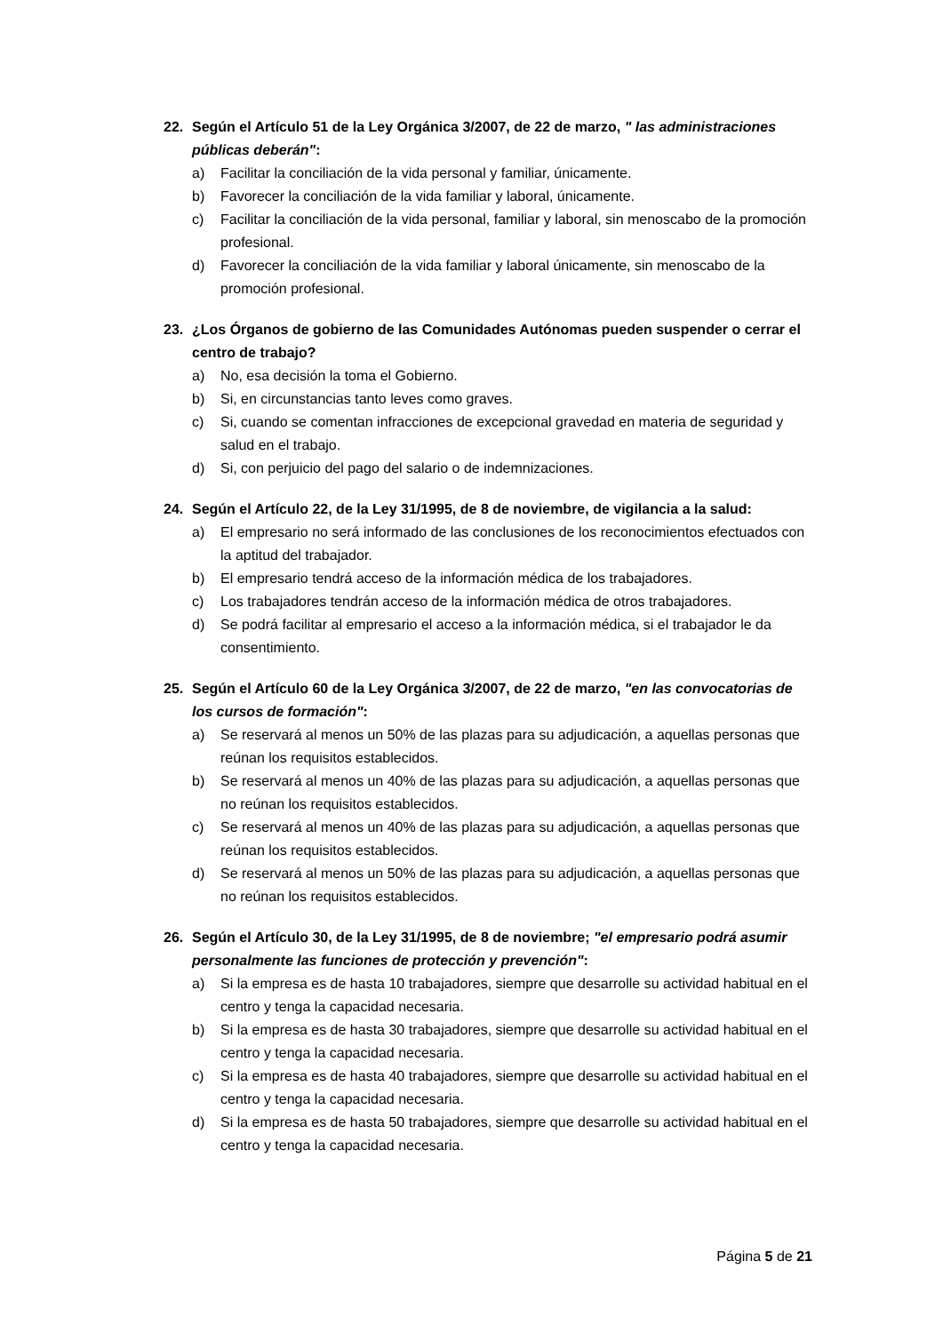22. Según el Artículo 51 de la Ley Orgánica 3/2007, de 22 de marzo, " las administraciones públicas deberán":
a) Facilitar la conciliación de la vida personal y familiar, únicamente.
b) Favorecer la conciliación de la vida familiar y laboral, únicamente.
c) Facilitar la conciliación de la vida personal, familiar y laboral, sin menoscabo de la promoción profesional.
d) Favorecer la conciliación de la vida familiar y laboral únicamente, sin menoscabo de la promoción profesional.
23. ¿Los Órganos de gobierno de las Comunidades Autónomas pueden suspender o cerrar el centro de trabajo?
a) No, esa decisión la toma el Gobierno.
b) Si, en circunstancias tanto leves como graves.
c) Si, cuando se comentan infracciones de excepcional gravedad en materia de seguridad y salud en el trabajo.
d) Si, con perjuicio del pago del salario o de indemnizaciones.
24. Según el Artículo 22, de la Ley 31/1995, de 8 de noviembre, de vigilancia a la salud:
a) El empresario no será informado de las conclusiones de los reconocimientos efectuados con la aptitud del trabajador.
b) El empresario tendrá acceso de la información médica de los trabajadores.
c) Los trabajadores tendrán acceso de la información médica de otros trabajadores.
d) Se podrá facilitar al empresario el acceso a la información médica, si el trabajador le da consentimiento.
25. Según el Artículo 60 de la Ley Orgánica 3/2007, de 22 de marzo, "en las convocatorias de los cursos de formación":
a) Se reservará al menos un 50% de las plazas para su adjudicación, a aquellas personas que reúnan los requisitos establecidos.
b) Se reservará al menos un 40% de las plazas para su adjudicación, a aquellas personas que no reúnan los requisitos establecidos.
c) Se reservará al menos un 40% de las plazas para su adjudicación, a aquellas personas que reúnan los requisitos establecidos.
d) Se reservará al menos un 50% de las plazas para su adjudicación, a aquellas personas que no reúnan los requisitos establecidos.
26. Según el Artículo 30, de la Ley 31/1995, de 8 de noviembre; "el empresario podrá asumir personalmente las funciones de protección y prevención":
a) Si la empresa es de hasta 10 trabajadores, siempre que desarrolle su actividad habitual en el centro y tenga la capacidad necesaria.
b) Si la empresa es de hasta 30 trabajadores, siempre que desarrolle su actividad habitual en el centro y tenga la capacidad necesaria.
c) Si la empresa es de hasta 40 trabajadores, siempre que desarrolle su actividad habitual en el centro y tenga la capacidad necesaria.
d) Si la empresa es de hasta 50 trabajadores, siempre que desarrolle su actividad habitual en el centro y tenga la capacidad necesaria.
Página 5 de 21